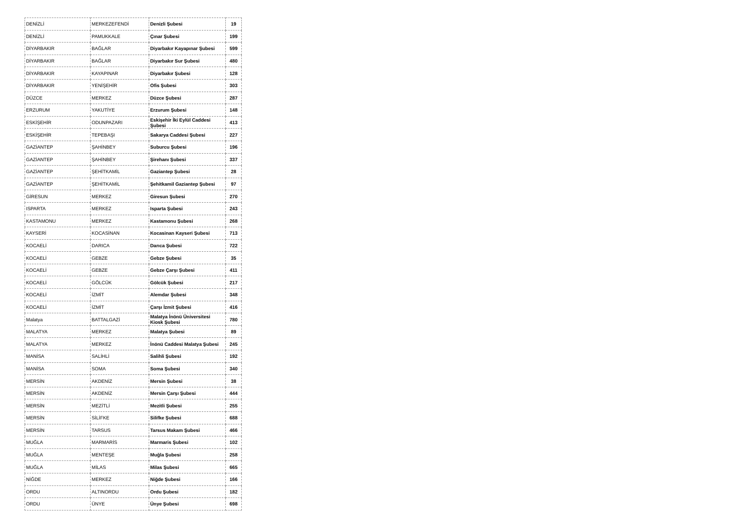| DENİZLİ | MERKEZEFENDİ | Denizli Şubesi | 19 |
| DENİZLİ | PAMUKKALE | Çınar Şubesi | 199 |
| DİYARBAKIR | BAĞLAR | Diyarbakır Kayapınar Şubesi | 599 |
| DİYARBAKIR | BAĞLAR | Diyarbakır Sur Şubesi | 480 |
| DİYARBAKIR | KAYAPINAR | Diyarbakır Şubesi | 128 |
| DİYARBAKIR | YENİŞEHİR | Ofis Şubesi | 303 |
| DÜZCE | MERKEZ | Düzce Şubesi | 287 |
| ERZURUM | YAKUTİYE | Erzurum Şubesi | 148 |
| ESKİŞEHİR | ODUNPAZARI | Eskişehir İki Eylül Caddesi Şubesi | 413 |
| ESKİŞEHİR | TEPEBAŞI | Sakarya Caddesi Şubesi | 227 |
| GAZİANTEP | ŞAHİNBEY | Suburcu Şubesi | 196 |
| GAZİANTEP | ŞAHİNBEY | Şirehanı Şubesi | 337 |
| GAZİANTEP | ŞEHİTKAMİL | Gaziantep Şubesi | 28 |
| GAZİANTEP | ŞEHİTKAMİL | Şehitkamil Gaziantep Şubesi | 97 |
| GİRESUN | MERKEZ | Giresun Şubesi | 270 |
| ISPARTA | MERKEZ | Isparta Şubesi | 243 |
| KASTAMONU | MERKEZ | Kastamonu Şubesi | 268 |
| KAYSERİ | KOCASİNAN | Kocasinan Kayseri Şubesi | 713 |
| KOCAELİ | DARICA | Darıca Şubesi | 722 |
| KOCAELİ | GEBZE | Gebze Şubesi | 35 |
| KOCAELİ | GEBZE | Gebze Çarşı Şubesi | 411 |
| KOCAELİ | GÖLCÜK | Gölcük Şubesi | 217 |
| KOCAELİ | İZMİT | Alemdar Şubesi | 348 |
| KOCAELİ | İZMİT | Çarşı İzmit Şubesi | 416 |
| Malatya | BATTALGAZİ | Malatya İnönü Üniversitesi Kiosk Şubesi | 780 |
| MALATYA | MERKEZ | Malatya Şubesi | 89 |
| MALATYA | MERKEZ | İnönü Caddesi Malatya Şubesi | 245 |
| MANİSA | SALİHLİ | Salihli Şubesi | 192 |
| MANİSA | SOMA | Soma Şubesi | 340 |
| MERSİN | AKDENİZ | Mersin Şubesi | 38 |
| MERSİN | AKDENİZ | Mersin Çarşı Şubesi | 444 |
| MERSİN | MEZİTLİ | Mezitli Şubesi | 255 |
| MERSİN | SİLİFKE | Silifke Şubesi | 688 |
| MERSİN | TARSUS | Tarsus Makam Şubesi | 466 |
| MUĞLA | MARMARİS | Marmaris Şubesi | 102 |
| MUĞLA | MENTEŞE | Muğla Şubesi | 258 |
| MUĞLA | MİLAS | Milas Şubesi | 665 |
| NİĞDE | MERKEZ | Niğde Şubesi | 166 |
| ORDU | ALTINORDU | Ordu Şubesi | 182 |
| ORDU | ÜNYE | Ünye Şubesi | 698 |